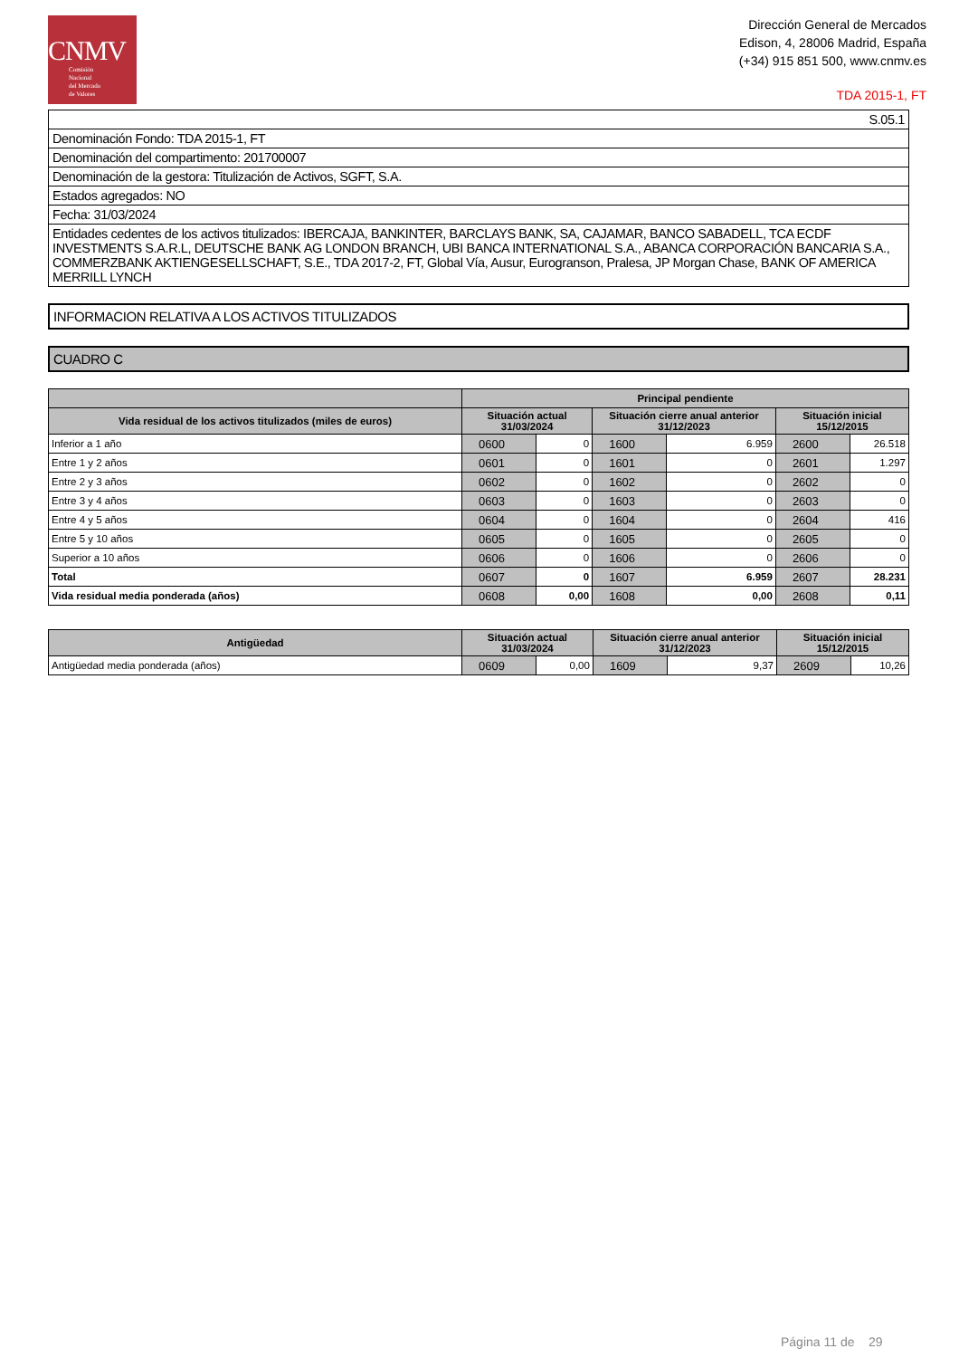CNMV
Comisión
Nacional
del Mercado
de Valores
Dirección General de Mercados
Edison, 4, 28006 Madrid, España
(+34) 915 851 500, www.cnmv.es
TDA 2015-1, FT
S.05.1
Denominación Fondo: TDA 2015-1, FT
Denominación del compartimento: 201700007
Denominación de la gestora: Titulización de Activos, SGFT, S.A.
Estados agregados: NO
Fecha: 31/03/2024
Entidades cedentes de los activos titulizados: IBERCAJA, BANKINTER, BARCLAYS BANK, SA, CAJAMAR, BANCO SABADELL, TCA ECDF INVESTMENTS S.A.R.L, DEUTSCHE BANK AG LONDON BRANCH, UBI BANCA INTERNATIONAL S.A., ABANCA CORPORACIÓN BANCARIA S.A., COMMERZBANK AKTIENGESELLSCHAFT, S.E., TDA 2017-2, FT, Global Vía, Ausur, Eurogranson, Pralesa, JP Morgan Chase, BANK OF AMERICA MERRILL LYNCH
INFORMACION RELATIVA A LOS ACTIVOS TITULIZADOS
CUADRO C
| | Principal pendiente | | | | | |
| --- | --- | --- | --- | --- | --- | --- |
| Vida residual de los activos titulizados (miles de euros) | Situación actual 31/03/2024 | | Situación cierre anual anterior 31/12/2023 | | Situación inicial 15/12/2015 | |
| Inferior a 1 año | 0600 | 0 | 1600 | 6.959 | 2600 | 26.518 |
| Entre 1 y 2 años | 0601 | 0 | 1601 | 0 | 2601 | 1.297 |
| Entre 2 y 3 años | 0602 | 0 | 1602 | 0 | 2602 | 0 |
| Entre 3 y 4 años | 0603 | 0 | 1603 | 0 | 2603 | 0 |
| Entre 4 y 5 años | 0604 | 0 | 1604 | 0 | 2604 | 416 |
| Entre 5 y 10 años | 0605 | 0 | 1605 | 0 | 2605 | 0 |
| Superior a 10 años | 0606 | 0 | 1606 | 0 | 2606 | 0 |
| Total | 0607 | 0 | 1607 | 6.959 | 2607 | 28.231 |
| Vida residual media ponderada (años) | 0608 | 0,00 | 1608 | 0,00 | 2608 | 0,11 |
| Antigüedad | Situación actual 31/03/2024 | | Situación cierre anual anterior 31/12/2023 | | Situación inicial 15/12/2015 | |
| --- | --- | --- | --- | --- | --- | --- |
| Antigüedad media ponderada (años) | 0609 | 0,00 | 1609 | 9,37 | 2609 | 10,26 |
Página 11 de 29